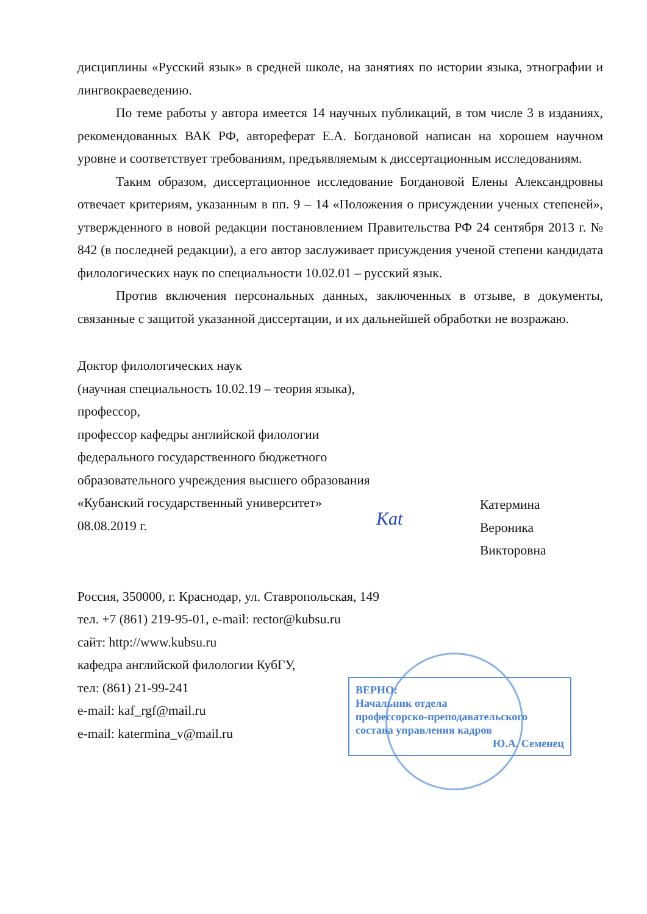дисциплины «Русский язык» в средней школе, на занятиях по истории языка, этнографии и лингвокраеведению.
По теме работы у автора имеется 14 научных публикаций, в том числе 3 в изданиях, рекомендованных ВАК РФ, автореферат Е.А. Богдановой написан на хорошем научном уровне и соответствует требованиям, предъявляемым к диссертационным исследованиям.
Таким образом, диссертационное исследование Богдановой Елены Александровны отвечает критериям, указанным в пп. 9 – 14 «Положения о присуждении ученых степеней», утвержденного в новой редакции постановлением Правительства РФ 24 сентября 2013 г. № 842 (в последней редакции), а его автор заслуживает присуждения ученой степени кандидата филологических наук по специальности 10.02.01 – русский язык.
Против включения персональных данных, заключенных в отзыве, в документы, связанные с защитой указанной диссертации, и их дальнейшей обработки не возражаю.
Доктор филологических наук
(научная специальность 10.02.19 – теория языка), профессор,
профессор кафедры английской филологии
федерального государственного бюджетного образовательного учреждения высшего образования «Кубанский государственный университет»
08.08.2019 г.
Kat
Катермина
Вероника
Викторовна
Россия, 350000, г. Краснодар, ул. Ставропольская, 149
тел. +7 (861) 219-95-01, e-mail: rector@kubsu.ru
сайт: http://www.kubsu.ru
кафедра английской филологии КубГУ,
тел: (861) 21-99-241
e-mail: kaf_rgf@mail.ru
e-mail: katermina_v@mail.ru
ВЕРНО:
Начальник отдела
профессорско-преподавательского
состава управления кадров
Ю.А. Семенец